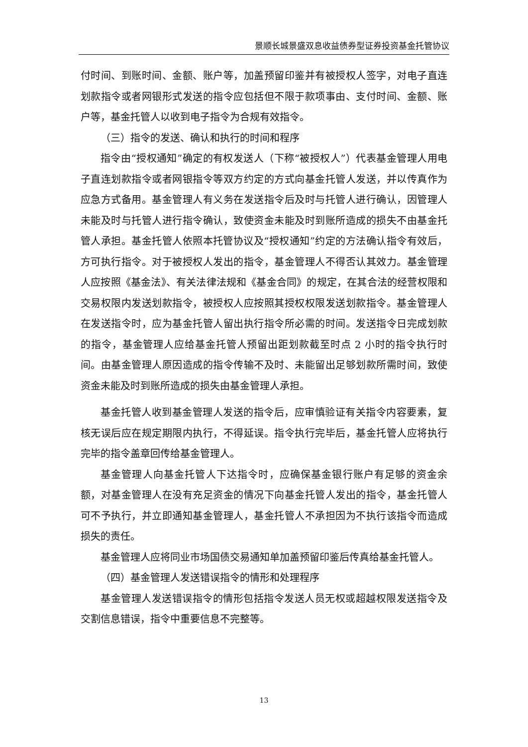景顺长城景盛双息收益债券型证券投资基金托管协议
付时间、到账时间、金额、账户等，加盖预留印鉴并有被授权人签字，对电子直连划款指令或者网银形式发送的指令应包括但不限于款项事由、支付时间、金额、账户等，基金托管人以收到电子指令为合规有效指令。
（三）指令的发送、确认和执行的时间和程序
指令由“授权通知”确定的有权发送人（下称“被授权人”）代表基金管理人用电子直连划款指令或者网银指令等双方约定的方式向基金托管人发送，并以传真作为应急方式备用。基金管理人有义务在发送指令后及时与托管人进行确认，因管理人未能及时与托管人进行指令确认，致使资金未能及时到账所造成的损失不由基金托管人承担。基金托管人依照本托管协议及“授权通知”约定的方法确认指令有效后，方可执行指令。对于被授权人发出的指令，基金管理人不得否认其效力。基金管理人应按照《基金法》、有关法律法规和《基金合同》的规定，在其合法的经营权限和交易权限内发送划款指令，被授权人应按照其授权权限发送划款指令。基金管理人在发送指令时，应为基金托管人留出执行指令所必需的时间。发送指令日完成划款的指令，基金管理人应给基金托管人预留出距划款截至时点 2 小时的指令执行时间。由基金管理人原因造成的指令传输不及时、未能留出足够划款所需时间，致使资金未能及时到账所造成的损失由基金管理人承担。
基金托管人收到基金管理人发送的指令后，应审慎验证有关指令内容要素，复核无误后应在规定期限内执行，不得延误。指令执行完毕后，基金托管人应将执行完毕的指令盖章回传给基金管理人。
基金管理人向基金托管人下达指令时，应确保基金银行账户有足够的资金余额，对基金管理人在没有充足资金的情况下向基金托管人发出的指令，基金托管人可不予执行，并立即通知基金管理人，基金托管人不承担因为不执行该指令而造成损失的责任。
基金管理人应将同业市场国债交易通知单加盖预留印鉴后传真给基金托管人。
（四）基金管理人发送错误指令的情形和处理程序
基金管理人发送错误指令的情形包括指令发送人员无权或超越权限发送指令及交割信息错误，指令中重要信息不完整等。
13